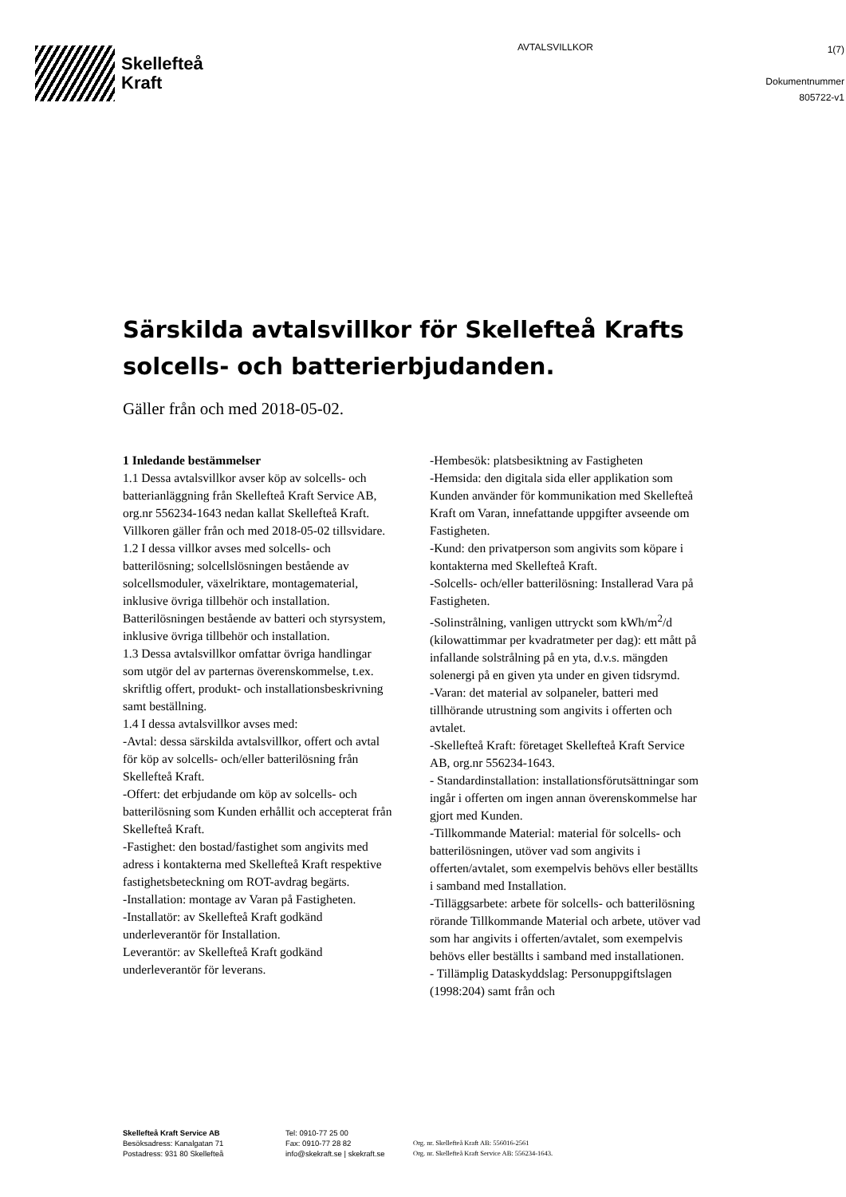Skellefteå
Kraft
AVTALSVILLKOR
1(7)
Dokumentnummer
805722-v1
Särskilda avtalsvillkor för Skellefteå Krafts solcells- och batterierbjudanden.
Gäller från och med 2018-05-02.
1 Inledande bestämmelser
1.1 Dessa avtalsvillkor avser köp av solcells- och batterianläggning från Skellefteå Kraft Service AB, org.nr 556234-1643 nedan kallat Skellefteå Kraft. Villkoren gäller från och med 2018-05-02 tillsvidare.
1.2 I dessa villkor avses med solcells- och batterilösning; solcellslösningen bestående av solcellsmoduler, växelriktare, montagematerial, inklusive övriga tillbehör och installation. Batterilösningen bestående av batteri och styrsystem, inklusive övriga tillbehör och installation.
1.3 Dessa avtalsvillkor omfattar övriga handlingar som utgör del av parternas överenskommelse, t.ex. skriftlig offert, produkt- och installationsbeskrivning samt beställning.
1.4 I dessa avtalsvillkor avses med:
-Avtal: dessa särskilda avtalsvillkor, offert och avtal för köp av solcells- och/eller batterilösning från Skellefteå Kraft.
-Offert: det erbjudande om köp av solcells- och batterilösning som Kunden erhållit och accepterat från Skellefteå Kraft.
-Fastighet: den bostad/fastighet som angivits med adress i kontakterna med Skellefteå Kraft respektive fastighetsbeteckning om ROT-avdrag begärts.
-Installation: montage av Varan på Fastigheten.
-Installatör: av Skellefteå Kraft godkänd underleverantör för Installation.
Leverantör: av Skellefteå Kraft godkänd underleverantör för leverans.
-Hembesök: platsbesiktning av Fastigheten
-Hemsida: den digitala sida eller applikation som Kunden använder för kommunikation med Skellefteå Kraft om Varan, innefattande uppgifter avseende om Fastigheten.
-Kund: den privatperson som angivits som köpare i kontakterna med Skellefteå Kraft.
-Solcells- och/eller batterilösning: Installerad Vara på Fastigheten.
-Solinstrålning, vanligen uttryckt som kWh/m<sup>2</sup>/d (kilowattimmar per kvadratmeter per dag): ett mått på infallande solstrålning på en yta, d.v.s. mängden solenergi på en given yta under en given tidsrymd.
-Varan: det material av solpaneler, batteri med tillhörande utrustning som angivits i offerten och avtalet.
-Skellefteå Kraft: företaget Skellefteå Kraft Service AB, org.nr 556234-1643.
- Standardinstallation: installationsförutsättningar som ingår i offerten om ingen annan överenskommelse har gjort med Kunden.
-Tillkommande Material: material för solcells- och batterilösningen, utöver vad som angivits i offerten/avtalet, som exempelvis behövs eller beställts i samband med Installation.
-Tilläggsarbete: arbete för solcells- och batterilösning rörande Tillkommande Material och arbete, utöver vad som har angivits i offerten/avtalet, som exempelvis behövs eller beställts i samband med installationen.
- Tillämplig Dataskyddslag: Personuppgiftslagen (1998:204) samt från och
Skellefteå Kraft Service AB
Besöksadress: Kanalgatan 71
Postadress: 931 80 Skellefteå
Tel: 0910-77 25 00
Fax: 0910-77 28 82
info@skekraft.se | skekraft.se
Org. nr. Skellefteå Kraft AB: 556016-2561
Org. nr. Skellefteå Kraft Service AB: 556234-1643.